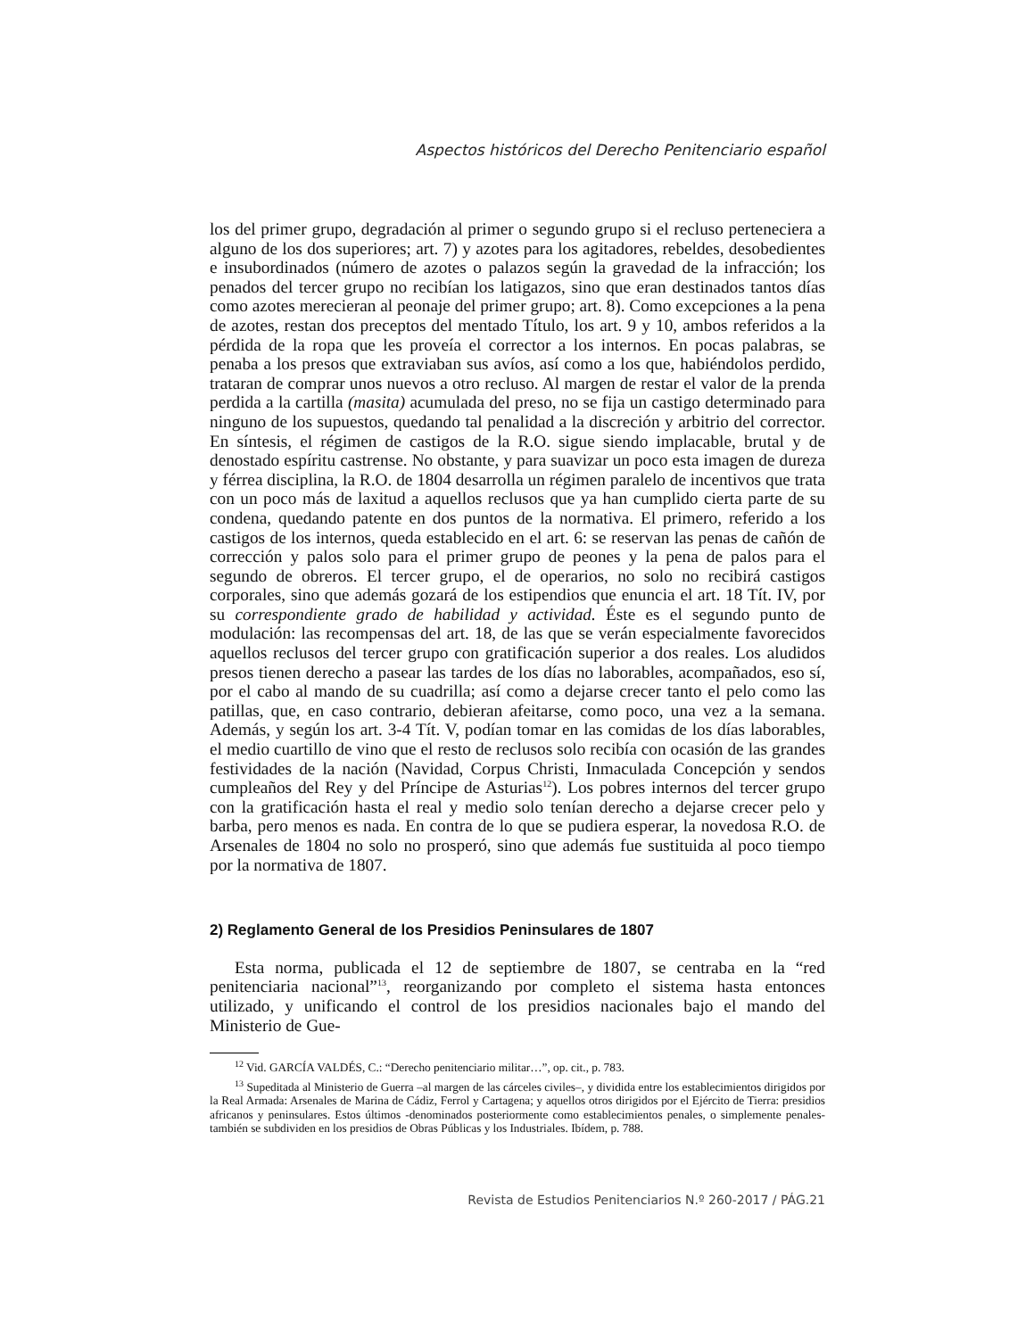Aspectos históricos del Derecho Penitenciario español
los del primer grupo, degradación al primer o segundo grupo si el recluso perteneciera a alguno de los dos superiores; art. 7) y azotes para los agitadores, rebeldes, desobedientes e insubordinados (número de azotes o palazos según la gravedad de la infracción; los penados del tercer grupo no recibían los latigazos, sino que eran destinados tantos días como azotes merecieran al peonaje del primer grupo; art. 8). Como excepciones a la pena de azotes, restan dos preceptos del mentado Título, los art. 9 y 10, ambos referidos a la pérdida de la ropa que les proveía el corrector a los internos. En pocas palabras, se penaba a los presos que extraviaban sus avíos, así como a los que, habiéndolos perdido, trataran de comprar unos nuevos a otro recluso. Al margen de restar el valor de la prenda perdida a la cartilla (masita) acumulada del preso, no se fija un castigo determinado para ninguno de los supuestos, quedando tal penalidad a la discreción y arbitrio del corrector. En síntesis, el régimen de castigos de la R.O. sigue siendo implacable, brutal y de denostado espíritu castrense. No obstante, y para suavizar un poco esta imagen de dureza y férrea disciplina, la R.O. de 1804 desarrolla un régimen paralelo de incentivos que trata con un poco más de laxitud a aquellos reclusos que ya han cumplido cierta parte de su condena, quedando patente en dos puntos de la normativa. El primero, referido a los castigos de los internos, queda establecido en el art. 6: se reservan las penas de cañón de corrección y palos solo para el primer grupo de peones y la pena de palos para el segundo de obreros. El tercer grupo, el de operarios, no solo no recibirá castigos corporales, sino que además gozará de los estipendios que enuncia el art. 18 Tít. IV, por su correspondiente grado de habilidad y actividad. Éste es el segundo punto de modulación: las recompensas del art. 18, de las que se verán especialmente favorecidos aquellos reclusos del tercer grupo con gratificación superior a dos reales. Los aludidos presos tienen derecho a pasear las tardes de los días no laborables, acompañados, eso sí, por el cabo al mando de su cuadrilla; así como a dejarse crecer tanto el pelo como las patillas, que, en caso contrario, debieran afeitarse, como poco, una vez a la semana. Además, y según los art. 3-4 Tít. V, podían tomar en las comidas de los días laborables, el medio cuartillo de vino que el resto de reclusos solo recibía con ocasión de las grandes festividades de la nación (Navidad, Corpus Christi, Inmaculada Concepción y sendos cumpleaños del Rey y del Príncipe de Asturias<sup>12</sup>). Los pobres internos del tercer grupo con la gratificación hasta el real y medio solo tenían derecho a dejarse crecer pelo y barba, pero menos es nada. En contra de lo que se pudiera esperar, la novedosa R.O. de Arsenales de 1804 no solo no prosperó, sino que además fue sustituida al poco tiempo por la normativa de 1807.
2) Reglamento General de los Presidios Peninsulares de 1807
Esta norma, publicada el 12 de septiembre de 1807, se centraba en la “red penitenciaria nacional”<sup>13</sup>, reorganizando por completo el sistema hasta entonces utilizado, y unificando el control de los presidios nacionales bajo el mando del Ministerio de Gue-
<sup>12</sup> Vid. GARCÍA VALDÉS, C.: “Derecho penitenciario militar…”, op. cit., p. 783.
<sup>13</sup> Supeditada al Ministerio de Guerra –al margen de las cárceles civiles–, y dividida entre los establecimientos dirigidos por la Real Armada: Arsenales de Marina de Cádiz, Ferrol y Cartagena; y aquellos otros dirigidos por el Ejército de Tierra: presidios africanos y peninsulares. Estos últimos -denominados posteriormente como establecimientos penales, o simplemente penales- también se subdividen en los presidios de Obras Públicas y los Industriales. Ibídem, p. 788.
Revista de Estudios Penitenciarios N.º 260-2017 / PÁG.21